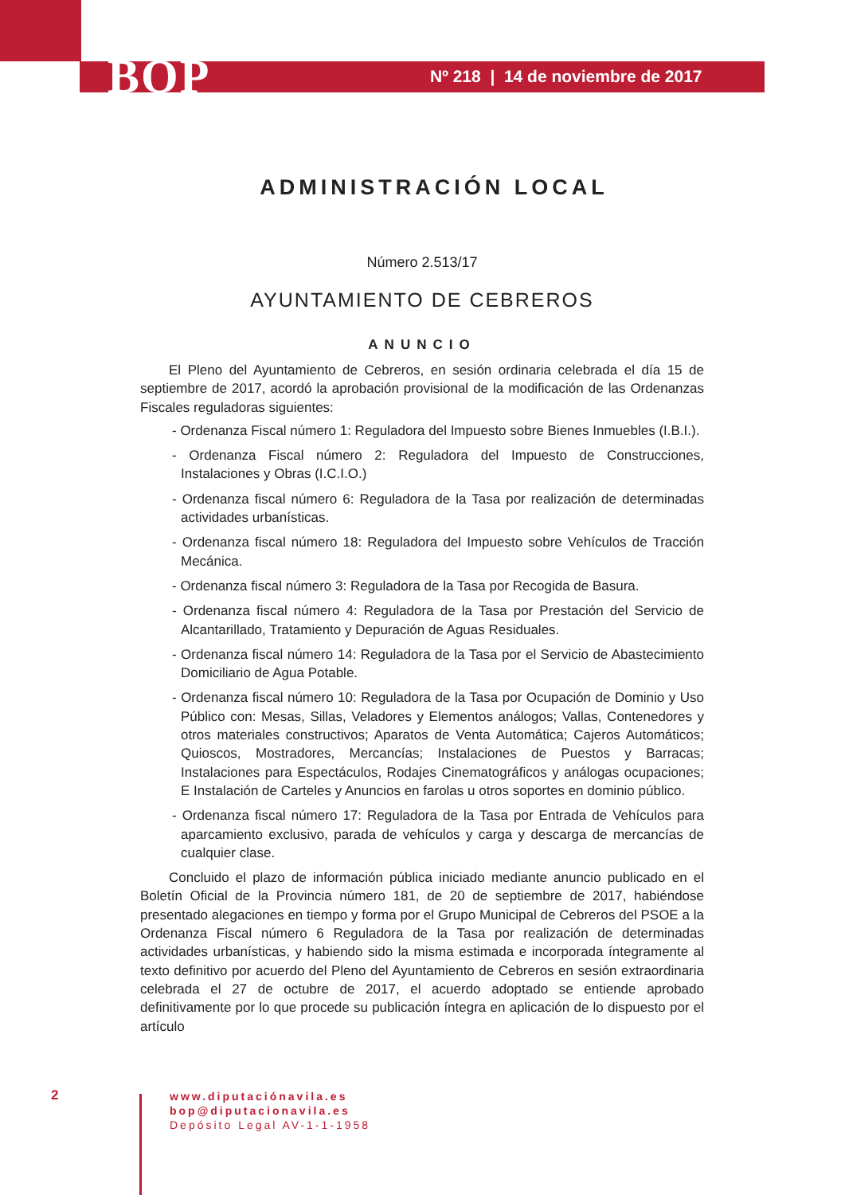BOP
Nº 218 | 14 de noviembre de 2017
ADMINISTRACIÓN LOCAL
Número 2.513/17
AYUNTAMIENTO DE CEBREROS
ANUNCIO
El Pleno del Ayuntamiento de Cebreros, en sesión ordinaria celebrada el día 15 de septiembre de 2017, acordó la aprobación provisional de la modificación de las Ordenanzas Fiscales reguladoras siguientes:
- Ordenanza Fiscal número 1: Reguladora del Impuesto sobre Bienes Inmuebles (I.B.I.).
- Ordenanza Fiscal número 2: Reguladora del Impuesto de Construcciones, Instalaciones y Obras (I.C.I.O.)
- Ordenanza fiscal número 6: Reguladora de la Tasa por realización de determinadas actividades urbanísticas.
- Ordenanza fiscal número 18: Reguladora del Impuesto sobre Vehículos de Tracción Mecánica.
- Ordenanza fiscal número 3: Reguladora de la Tasa por Recogida de Basura.
- Ordenanza fiscal número 4: Reguladora de la Tasa por Prestación del Servicio de Alcantarillado, Tratamiento y Depuración de Aguas Residuales.
- Ordenanza fiscal número 14: Reguladora de la Tasa por el Servicio de Abastecimiento Domiciliario de Agua Potable.
- Ordenanza fiscal número 10: Reguladora de la Tasa por Ocupación de Dominio y Uso Público con: Mesas, Sillas, Veladores y Elementos análogos; Vallas, Contenedores y otros materiales constructivos; Aparatos de Venta Automática; Cajeros Automáticos; Quioscos, Mostradores, Mercancías; Instalaciones de Puestos y Barracas; Instalaciones para Espectáculos, Rodajes Cinematográficos y análogas ocupaciones; E Instalación de Carteles y Anuncios en farolas u otros soportes en dominio público.
- Ordenanza fiscal número 17: Reguladora de la Tasa por Entrada de Vehículos para aparcamiento exclusivo, parada de vehículos y carga y descarga de mercancías de cualquier clase.
Concluido el plazo de información pública iniciado mediante anuncio publicado en el Boletín Oficial de la Provincia número 181, de 20 de septiembre de 2017, habiéndose presentado alegaciones en tiempo y forma por el Grupo Municipal de Cebreros del PSOE a la Ordenanza Fiscal número 6 Reguladora de la Tasa por realización de determinadas actividades urbanísticas, y habiendo sido la misma estimada e incorporada íntegramente al texto definitivo por acuerdo del Pleno del Ayuntamiento de Cebreros en sesión extraordinaria celebrada el 27 de octubre de 2017, el acuerdo adoptado se entiende aprobado definitivamente por lo que procede su publicación íntegra en aplicación de lo dispuesto por el artículo
2
www.diputaciónavila.es
bop@diputacionavila.es
Depósito Legal AV-1-1-1958